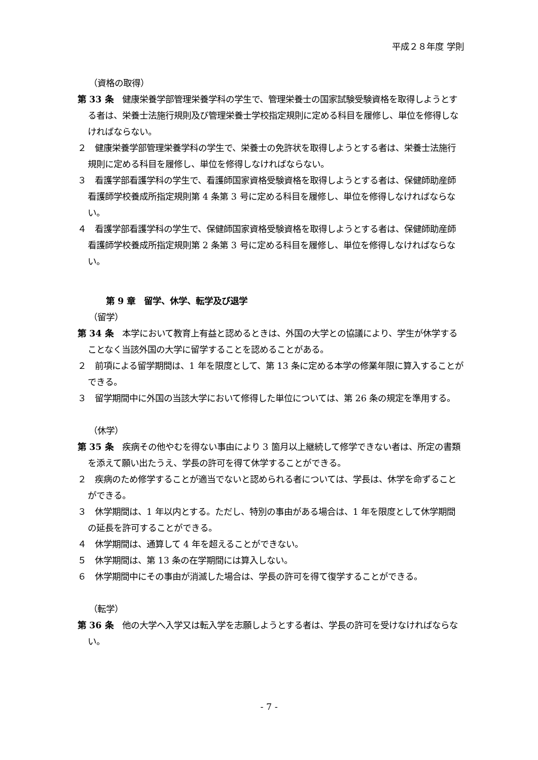平成２８年度 学則
（資格の取得）
第 33 条　健康栄養学部管理栄養学科の学生で、管理栄養士の国家試験受験資格を取得しようとする者は、栄養士法施行規則及び管理栄養士学校指定規則に定める科目を履修し、単位を修得しなければならない。
２　健康栄養学部管理栄養学科の学生で、栄養士の免許状を取得しようとする者は、栄養士法施行規則に定める科目を履修し、単位を修得しなければならない。
３　看護学部看護学科の学生で、看護師国家資格受験資格を取得しようとする者は、保健師助産師看護師学校養成所指定規則第 4 条第 3 号に定める科目を履修し、単位を修得しなければならない。
４　看護学部看護学科の学生で、保健師国家資格受験資格を取得しようとする者は、保健師助産師看護師学校養成所指定規則第 2 条第 3 号に定める科目を履修し、単位を修得しなければならない。
第 9 章　留学、休学、転学及び退学
（留学）
第 34 条　本学において教育上有益と認めるときは、外国の大学との協議により、学生が休学することなく当該外国の大学に留学することを認めることがある。
２　前項による留学期間は、1 年を限度として、第 13 条に定める本学の修業年限に算入することができる。
３　留学期間中に外国の当該大学において修得した単位については、第 26 条の規定を準用する。
（休学）
第 35 条　疾病その他やむを得ない事由により 3 箇月以上継続して修学できない者は、所定の書類を添えて願い出たうえ、学長の許可を得て休学することができる。
２　疾病のため修学することが適当でないと認められる者については、学長は、休学を命ずることができる。
３　休学期間は、1 年以内とする。ただし、特別の事由がある場合は、1 年を限度として休学期間の延長を許可することができる。
４　休学期間は、通算して 4 年を超えることができない。
５　休学期間は、第 13 条の在学期間には算入しない。
６　休学期間中にその事由が消滅した場合は、学長の許可を得て復学することができる。
（転学）
第 36 条　他の大学へ入学又は転入学を志願しようとする者は、学長の許可を受けなければならない。
- 7 -